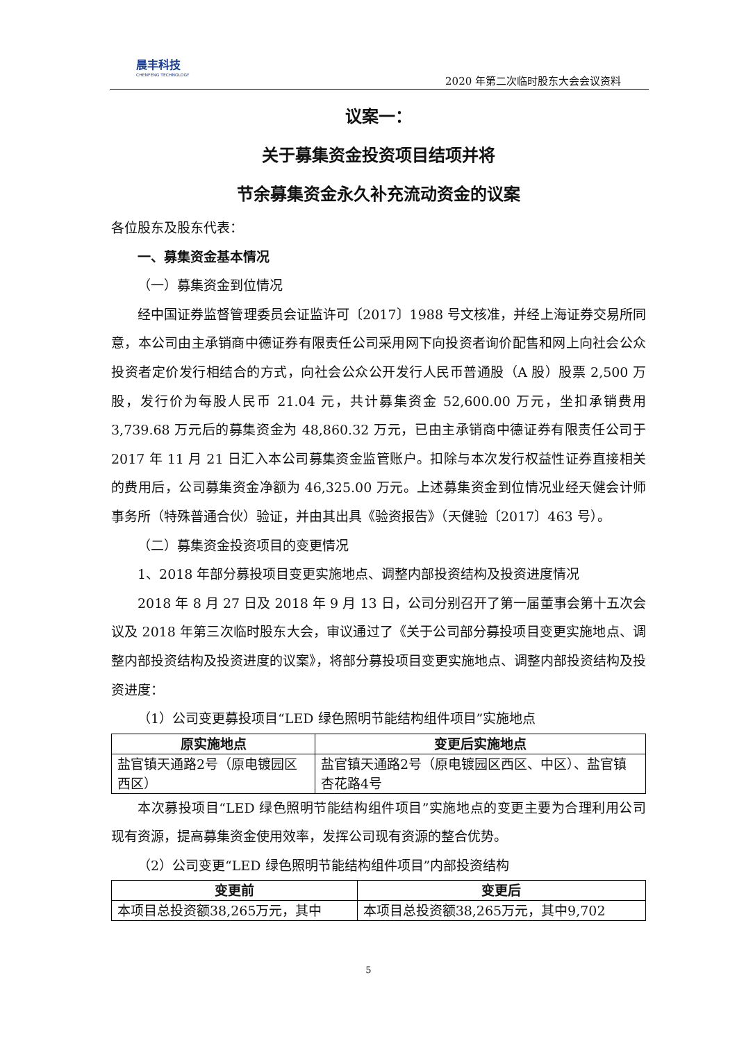晨丰科技
CHENFENG TECHNOLOGY
2020 年第二次临时股东大会会议资料
议案一：
关于募集资金投资项目结项并将
节余募集资金永久补充流动资金的议案
各位股东及股东代表：
一、募集资金基本情况
（一）募集资金到位情况
经中国证券监督管理委员会证监许可〔2017〕1988 号文核准，并经上海证券交易所同意，本公司由主承销商中德证券有限责任公司采用网下向投资者询价配售和网上向社会公众投资者定价发行相结合的方式，向社会公众公开发行人民币普通股（A 股）股票 2,500 万股，发行价为每股人民币 21.04 元，共计募集资金 52,600.00 万元，坐扣承销费用 3,739.68 万元后的募集资金为 48,860.32 万元，已由主承销商中德证券有限责任公司于 2017 年 11 月 21 日汇入本公司募集资金监管账户。扣除与本次发行权益性证券直接相关的费用后，公司募集资金净额为 46,325.00 万元。上述募集资金到位情况业经天健会计师事务所（特殊普通合伙）验证，并由其出具《验资报告》（天健验〔2017〕463 号）。
（二）募集资金投资项目的变更情况
1、2018 年部分募投项目变更实施地点、调整内部投资结构及投资进度情况
2018 年 8 月 27 日及 2018 年 9 月 13 日，公司分别召开了第一届董事会第十五次会议及 2018 年第三次临时股东大会，审议通过了《关于公司部分募投项目变更实施地点、调整内部投资结构及投资进度的议案》，将部分募投项目变更实施地点、调整内部投资结构及投资进度：
（1）公司变更募投项目“LED 绿色照明节能结构组件项目”实施地点
| 原实施地点 | 变更后实施地点 |
| --- | --- |
| 盐官镇天通路2号（原电镀园区西区） | 盐官镇天通路2号（原电镀园区西区、中区）、盐官镇杏花路4号 |
本次募投项目“LED 绿色照明节能结构组件项目”实施地点的变更主要为合理利用公司现有资源，提高募集资金使用效率，发挥公司现有资源的整合优势。
（2）公司变更“LED 绿色照明节能结构组件项目”内部投资结构
| 变更前 | 变更后 |
| --- | --- |
| 本项目总投资额38,265万元，其中 | 本项目总投资额38,265万元，其中9,702 |
5